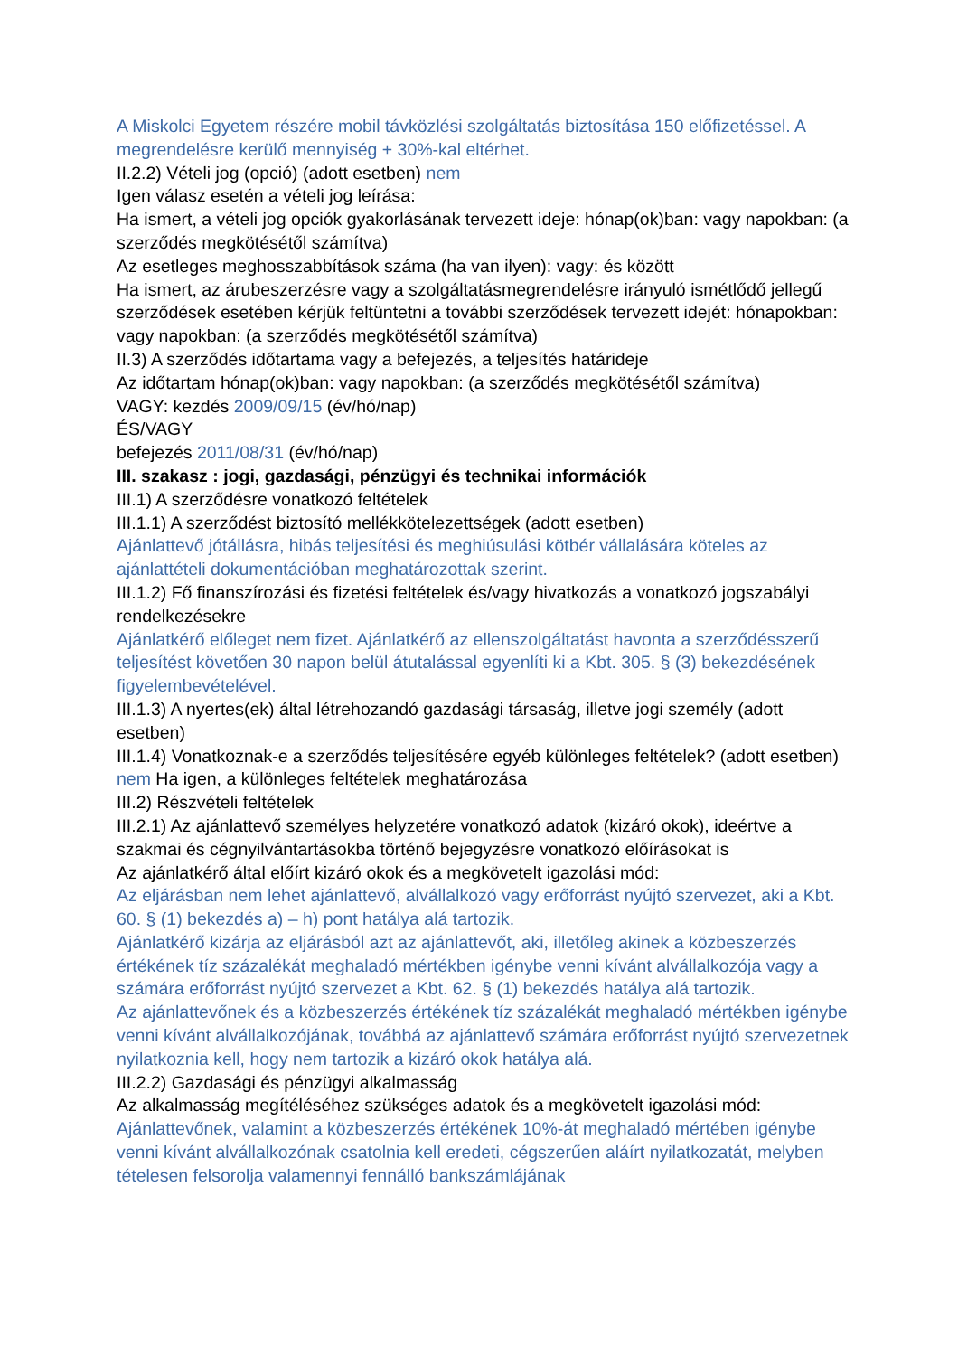A Miskolci Egyetem részére mobil távközlési szolgáltatás biztosítása 150 előfizetéssel. A megrendelésre kerülő mennyiség + 30%-kal eltérhet.
II.2.2) Vételi jog (opció) (adott esetben) nem
Igen válasz esetén a vételi jog leírása:
Ha ismert, a vételi jog opciók gyakorlásának tervezett ideje: hónap(ok)ban: vagy napokban: (a szerződés megkötésétől számítva)
Az esetleges meghosszabbítások száma (ha van ilyen): vagy: és között
Ha ismert, az árubeszerzésre vagy a szolgáltatásmegrendelésre irányuló ismétlődő jellegű szerződések esetében kérjük feltüntetni a további szerződések tervezett idejét: hónapokban: vagy napokban: (a szerződés megkötésétől számítva)
II.3) A szerződés időtartama vagy a befejezés, a teljesítés határideje
Az időtartam hónap(ok)ban: vagy napokban: (a szerződés megkötésétől számítva)
VAGY: kezdés 2009/09/15 (év/hó/nap)
ÉS/VAGY
befejezés 2011/08/31 (év/hó/nap)
III. szakasz : jogi, gazdasági, pénzügyi és technikai információk
III.1) A szerződésre vonatkozó feltételek
III.1.1) A szerződést biztosító mellékkötelezettségek (adott esetben)
Ajánlattevő jótállásra, hibás teljesítési és meghiúsulási kötbér vállalására köteles az ajánlattételi dokumentációban meghatározottak szerint.
III.1.2) Fő finanszírozási és fizetési feltételek és/vagy hivatkozás a vonatkozó jogszabályi rendelkezésekre
Ajánlatkérő előleget nem fizet. Ajánlatkérő az ellenszolgáltatást havonta a szerződésszerű teljesítést követően 30 napon belül átutalással egyenlíti ki a Kbt. 305. § (3) bekezdésének figyelembevételével.
III.1.3) A nyertes(ek) által létrehozandó gazdasági társaság, illetve jogi személy (adott esetben)
III.1.4) Vonatkoznak-e a szerződés teljesítésére egyéb különleges feltételek? (adott esetben) nem Ha igen, a különleges feltételek meghatározása
III.2) Részvételi feltételek
III.2.1) Az ajánlattevő személyes helyzetére vonatkozó adatok (kizáró okok), ideértve a szakmai és cégnyilvántartásokba történő bejegyzésre vonatkozó előírásokat is
Az ajánlatkérő által előírt kizáró okok és a megkövetelt igazolási mód:
Az eljárásban nem lehet ajánlattevő, alvállalkozó vagy erőforrást nyújtó szervezet, aki a Kbt. 60. § (1) bekezdés a) – h) pont hatálya alá tartozik.
Ajánlatkérő kizárja az eljárásból azt az ajánlattevőt, aki, illetőleg akinek a közbeszerzés értékének tíz százalékát meghaladó mértékben igénybe venni kívánt alvállalkozója vagy a számára erőforrást nyújtó szervezet a Kbt. 62. § (1) bekezdés hatálya alá tartozik.
Az ajánlattevőnek és a közbeszerzés értékének tíz százalékát meghaladó mértékben igénybe venni kívánt alvállalkozójának, továbbá az ajánlattevő számára erőforrást nyújtó szervezetnek nyilatkoznia kell, hogy nem tartozik a kizáró okok hatálya alá.
III.2.2) Gazdasági és pénzügyi alkalmasság
Az alkalmasság megítéléséhez szükséges adatok és a megkövetelt igazolási mód:
Ajánlattevőnek, valamint a közbeszerzés értékének 10%-át meghaladó mértében igénybe venni kívánt alvállalkozónak csatolnia kell eredeti, cégszerűen aláírt nyilatkozatát, melyben tételesen felsorolja valamennyi fennálló bankszámlájának